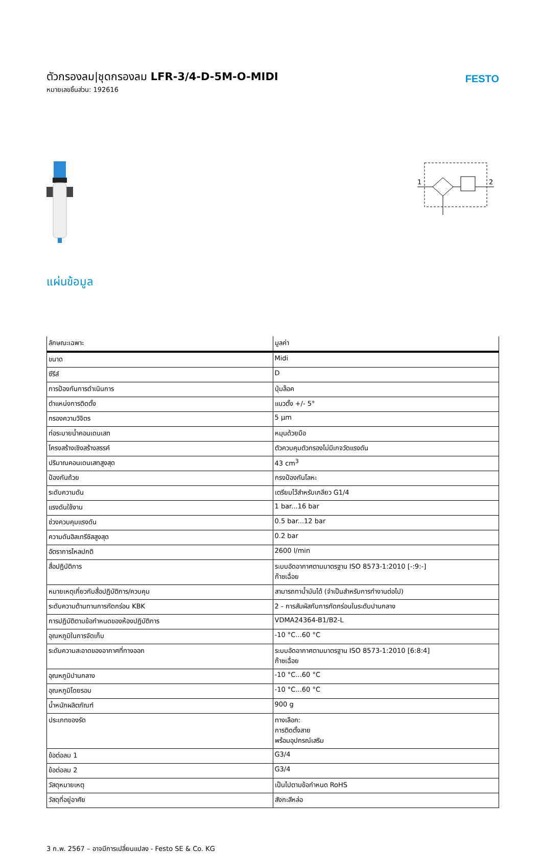ตัวกรองลม|ชุดกรองลม LFR-3/4-D-5M-O-MIDI
หมายเลขชิ้นส่วน: 192616
FESTO
1
2
แผ่นข้อมูล
| ลักษณะเฉพาะ | มูลค่า |
| --- | --- |
| ขนาด | Midi |
| ซีรีส์ | D |
| การป้องกันการดำเนินการ | ปุ่มล็อค |
| ตำแหน่งการติดตั้ง | แนวตั้ง +/- 5° |
| กรองความวิจิตร | 5 µm |
| ท่อระบายน้ำคอนเดนเสท | หมุนด้วยมือ |
| โครงสร้างเชิงสร้างสรรค์ | ตัวควบคุมตัวกรองไม่มีเกจวัดแรงดัน |
| ปริมาณคอนเดนเสทสูงสุด | 43 cm<sup>3</sup> |
| ป้องกันถ้วย | กรงป้องกันโลหะ |
| ระดับความดัน | เตรียมไว้สำหรับเกลียว G1/4 |
| แรงดันใช้งาน | 1 bar...16 bar |
| ช่วงควบคุมแรงดัน | 0.5 bar...12 bar |
| ความดันฮิสเทรีซิสสูงสุด | 0.2 bar |
| อัตราการไหลปกติ | 2600 l/min |
| สื่อปฏิบัติการ | ระบบอัดอากาศตามมาตรฐาน ISO 8573-1:2010 [-:9:-] ก๊าซเฉื่อย |
| หมายเหตุเกี่ยวกับสื่อปฏิบัติการ/ควบคุม | สามารถทาน้ำมันได้ (จำเป็นสำหรับการทำงานต่อไป) |
| ระดับความต้านทานการกัดกร่อน KBK | 2 - การสัมผัสกับการกัดกร่อนในระดับปานกลาง |
| การปฏิบัติตามข้อกำหนดของห้องปฏิบัติการ | VDMA24364-B1/B2-L |
| อุณหภูมิในการจัดเก็บ | -10 °C...60 °C |
| ระดับความสะอาดของอากาศที่ทางออก | ระบบอัดอากาศตามมาตรฐาน ISO 8573-1:2010 [6:8:4] ก๊าซเฉื่อย |
| อุณหภูมิปานกลาง | -10 °C...60 °C |
| อุณหภูมิโดยรอบ | -10 °C...60 °C |
| น้ำหนักผลิตภัณฑ์ | 900 g |
| ประเภทของรัด | ทางเลือก: การติดตั้งสาย พร้อมอุปกรณ์เสริม |
| ข้อต่อลม 1 | G3/4 |
| ข้อต่อลม 2 | G3/4 |
| วัสดุหมายเหตุ | เป็นไปตามข้อกำหนด RoHS |
| วัสดุที่อยู่อาศัย | สังกะสีหล่อ |
3 ก.พ. 2567 – อาจมีการเปลี่ยนแปลง - Festo SE & Co. KG